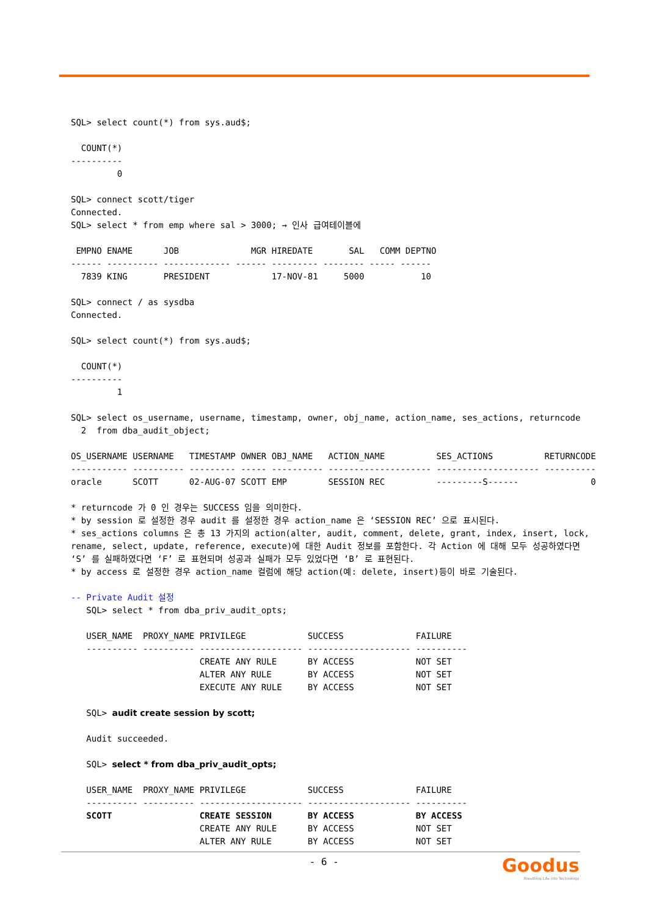SQL> select count(*) from sys.aud$;
COUNT(*)
----------
0
SQL> connect scott/tiger
Connected.
SQL> select * from emp where sal > 3000; → 인사 급여테이블에
EMPNO ENAME JOB MGR HIREDATE SAL COMM DEPTNO
------ ---------- ------------- ------ --------- -------- ----- ------
7839 KING PRESIDENT 17-NOV-81 5000 10
SQL> connect / as sysdba
Connected.
SQL> select count(*) from sys.aud$;
COUNT(*)
----------
1
SQL> select os_username, username, timestamp, owner, obj_name, action_name, ses_actions, returncode
2 from dba_audit_object;
OS_USERNAME USERNAME TIMESTAMP OWNER OBJ_NAME ACTION_NAME SES_ACTIONS RETURNCODE
----------- ---------- --------- ----- ---------- -------------------- -------------------- ----------
oracle SCOTT 02-AUG-07 SCOTT EMP SESSION REC ---------S------ 0
* returncode 가 0 인 경우는 SUCCESS 임을 의미한다.
* by session 로 설정한 경우 audit 를 설정한 경우 action_name 은 ‘SESSION REC’ 으로 표시된다.
* ses_actions columns 은 총 13 가지의 action(alter, audit, comment, delete, grant, index, insert, lock, rename, select, update, reference, execute)에 대한 Audit 정보를 포함한다. 각 Action 에 대해 모두 성공하였다면 ‘S’ 를 실패하였다면 ‘F’ 로 표현되며 성공과 실패가 모두 있었다면 ‘B’ 로 표현된다.
* by access 로 설정한 경우 action_name 컬럼에 해당 action(예: delete, insert)등이 바로 기술된다.
-- Private Audit 설정
SQL> select * from dba_priv_audit_opts;
USER_NAME PROXY_NAME PRIVILEGE SUCCESS FAILURE
---------- ---------- -------------------- -------------------- ----------
CREATE ANY RULE BY ACCESS NOT SET
ALTER ANY RULE BY ACCESS NOT SET
EXECUTE ANY RULE BY ACCESS NOT SET
SQL> audit create session by scott;
Audit succeeded.
SQL> select * from dba_priv_audit_opts;
USER_NAME PROXY_NAME PRIVILEGE SUCCESS FAILURE
---------- ---------- -------------------- -------------------- ----------
SCOTT CREATE SESSION BY ACCESS BY ACCESS
CREATE ANY RULE BY ACCESS NOT SET
ALTER ANY RULE BY ACCESS NOT SET
- 6 -
Goodus
Breathing Life into Technology